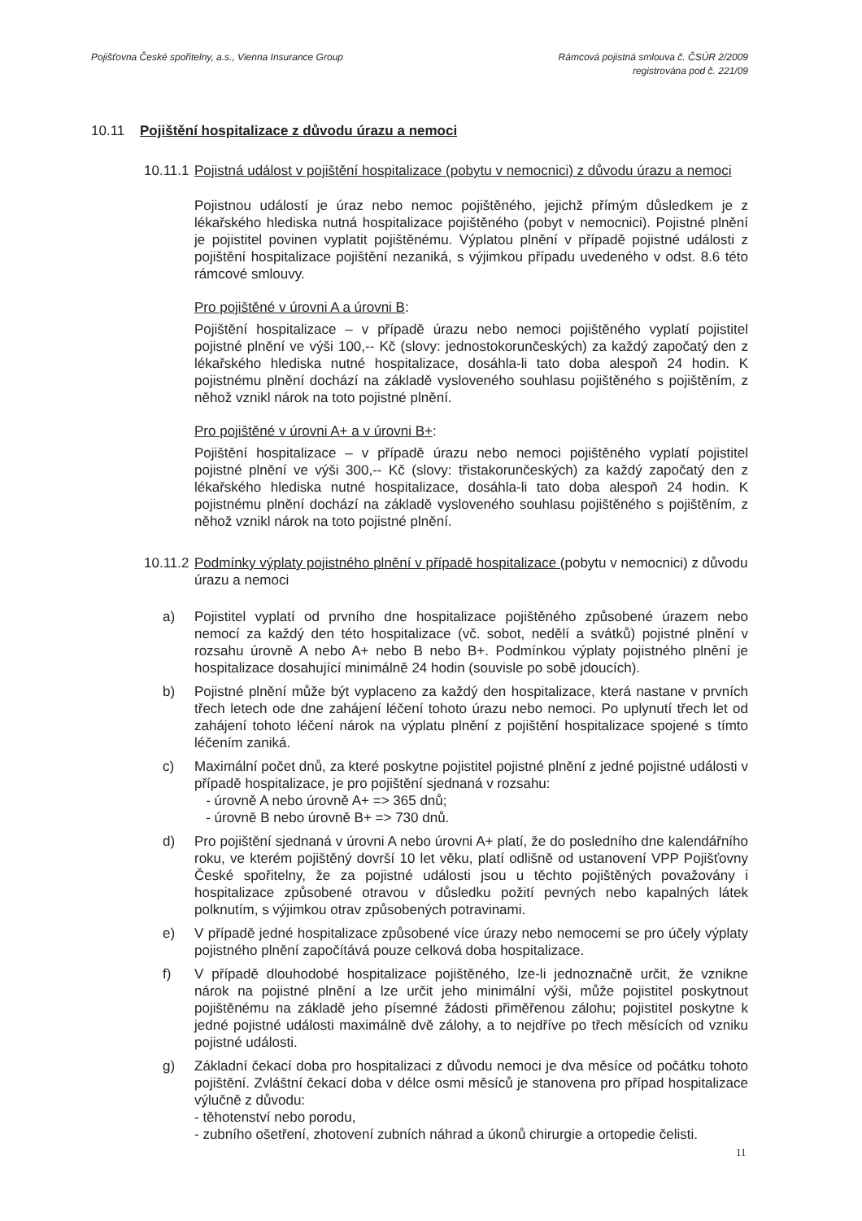Pojišťovna České spořitelny, a.s., Vienna Insurance Group
Rámcová pojistná smlouva č. ČSÚR 2/2009
registrována pod č. 221/09
10.11 Pojištění hospitalizace z důvodu úrazu a nemoci
10.11.1 Pojistná událost v pojištění hospitalizace (pobytu v nemocnici) z důvodu úrazu a nemoci
Pojistnou událostí je úraz nebo nemoc pojištěného, jejichž přímým důsledkem je z lékařského hlediska nutná hospitalizace pojištěného (pobyt v nemocnici). Pojistné plnění je pojistitel povinen vyplatit pojištěnému. Výplatou plnění v případě pojistné události z pojištění hospitalizace pojištění nezaniká, s výjimkou případu uvedeného v odst. 8.6 této rámcové smlouvy.
Pro pojištěné v úrovni A a úrovni B:
Pojištění hospitalizace – v případě úrazu nebo nemoci pojištěného vyplatí pojistitel pojistné plnění ve výši 100,-- Kč (slovy: jednostokorunčeských) za každý započatý den z lékařského hlediska nutné hospitalizace, dosáhla-li tato doba alespoň 24 hodin. K pojistnému plnění dochází na základě vysloveného souhlasu pojištěného s pojištěním, z něhož vznikl nárok na toto pojistné plnění.
Pro pojištěné v úrovni A+ a v úrovni B+:
Pojištění hospitalizace – v případě úrazu nebo nemoci pojištěného vyplatí pojistitel pojistné plnění ve výši 300,-- Kč (slovy: třistakorunčeských) za každý započatý den z lékařského hlediska nutné hospitalizace, dosáhla-li tato doba alespoň 24 hodin. K pojistnému plnění dochází na základě vysloveného souhlasu pojištěného s pojištěním, z něhož vznikl nárok na toto pojistné plnění.
10.11.2 Podmínky výplaty pojistného plnění v případě hospitalizace (pobytu v nemocnici) z důvodu úrazu a nemoci
a) Pojistitel vyplatí od prvního dne hospitalizace pojištěného způsobené úrazem nebo nemocí za každý den této hospitalizace (vč. sobot, nedělí a svátků) pojistné plnění v rozsahu úrovně A nebo A+ nebo B nebo B+. Podmínkou výplaty pojistného plnění je hospitalizace dosahující minimálně 24 hodin (souvisle po sobě jdoucích).
b) Pojistné plnění může být vyplaceno za každý den hospitalizace, která nastane v prvních třech letech ode dne zahájení léčení tohoto úrazu nebo nemoci. Po uplynutí třech let od zahájení tohoto léčení nárok na výplatu plnění z pojištění hospitalizace spojené s tímto léčením zaniká.
c) Maximální počet dnů, za které poskytne pojistitel pojistné plnění z jedné pojistné události v případě hospitalizace, je pro pojištění sjednaná v rozsahu:
- úrovně A nebo úrovně A+ => 365 dnů;
- úrovně B nebo úrovně B+ => 730 dnů.
d) Pro pojištění sjednaná v úrovni A nebo úrovni A+ platí, že do posledního dne kalendářního roku, ve kterém pojištěný dovrší 10 let věku, platí odlišně od ustanovení VPP Pojišťovny České spořitelny, že za pojistné události jsou u těchto pojištěných považovány i hospitalizace způsobené otravou v důsledku požití pevných nebo kapalných látek polknutím, s výjimkou otrav způsobených potravinami.
e) V případě jedné hospitalizace způsobené více úrazy nebo nemocemi se pro účely výplaty pojistného plnění započítává pouze celková doba hospitalizace.
f) V případě dlouhodobé hospitalizace pojištěného, lze-li jednoznačně určit, že vznikne nárok na pojistné plnění a lze určit jeho minimální výši, může pojistitel poskytnout pojištěnému na základě jeho písemné žádosti přiměřenou zálohu; pojistitel poskytne k jedné pojistné události maximálně dvě zálohy, a to nejdříve po třech měsících od vzniku pojistné události.
g) Základní čekací doba pro hospitalizaci z důvodu nemoci je dva měsíce od počátku tohoto pojištění. Zvláštní čekací doba v délce osmi měsíců je stanovena pro případ hospitalizace výlučně z důvodu:
- těhotenství nebo porodu,
- zubního ošetření, zhotovení zubních náhrad a úkonů chirurgie a ortopedie čelisti.
11